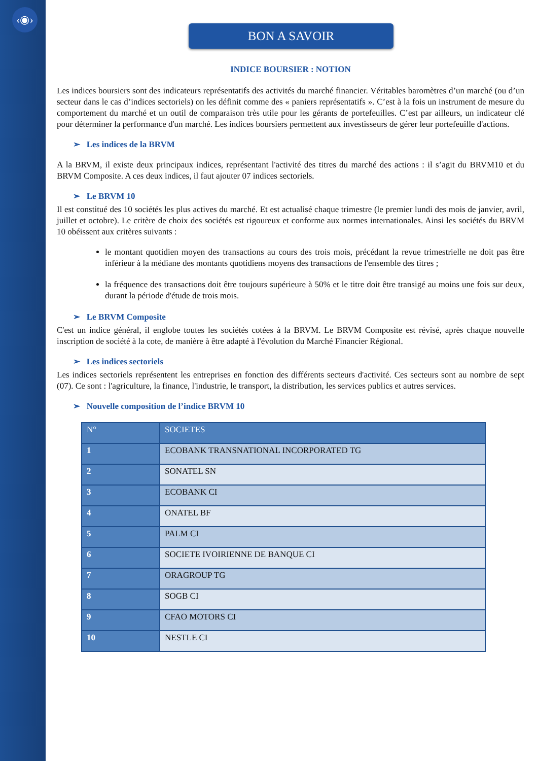‹◉›
BON A SAVOIR
INDICE BOURSIER : NOTION
Les indices boursiers sont des indicateurs représentatifs des activités du marché financier. Véritables baromètres d’un marché (ou d’un secteur dans le cas d’indices sectoriels) on les définit comme des « paniers représentatifs ». C’est à la fois un instrument de mesure du comportement du marché et un outil de comparaison très utile pour les gérants de portefeuilles. C’est par ailleurs, un indicateur clé pour déterminer la performance d'un marché. Les indices boursiers permettent aux investisseurs de gérer leur portefeuille d'actions.
➢ Les indices de la BRVM
A la BRVM, il existe deux principaux indices, représentant l'activité des titres du marché des actions : il s’agit du BRVM10 et du BRVM Composite. A ces deux indices, il faut ajouter 07 indices sectoriels.
➢ Le BRVM 10
Il est constitué des 10 sociétés les plus actives du marché. Et est actualisé chaque trimestre (le premier lundi des mois de janvier, avril, juillet et octobre). Le critère de choix des sociétés est rigoureux et conforme aux normes internationales. Ainsi les sociétés du BRVM 10 obéissent aux critères suivants :
le montant quotidien moyen des transactions au cours des trois mois, précédant la revue trimestrielle ne doit pas être inférieur à la médiane des montants quotidiens moyens des transactions de l'ensemble des titres ;
la fréquence des transactions doit être toujours supérieure à 50% et le titre doit être transigé au moins une fois sur deux, durant la période d'étude de trois mois.
➢ Le BRVM Composite
C'est un indice général, il englobe toutes les sociétés cotées à la BRVM. Le BRVM Composite est révisé, après chaque nouvelle inscription de société à la cote, de manière à être adapté à l'évolution du Marché Financier Régional.
➢ Les indices sectoriels
Les indices sectoriels représentent les entreprises en fonction des différents secteurs d'activité. Ces secteurs sont au nombre de sept (07). Ce sont : l'agriculture, la finance, l'industrie, le transport, la distribution, les services publics et autres services.
➢ Nouvelle composition de l’indice BRVM 10
| N° | SOCIETES |
| --- | --- |
| 1 | ECOBANK TRANSNATIONAL INCORPORATED TG |
| 2 | SONATEL SN |
| 3 | ECOBANK CI |
| 4 | ONATEL BF |
| 5 | PALM CI |
| 6 | SOCIETE IVOIRIENNE DE BANQUE CI |
| 7 | ORAGROUP TG |
| 8 | SOGB CI |
| 9 | CFAO MOTORS CI |
| 10 | NESTLE CI |